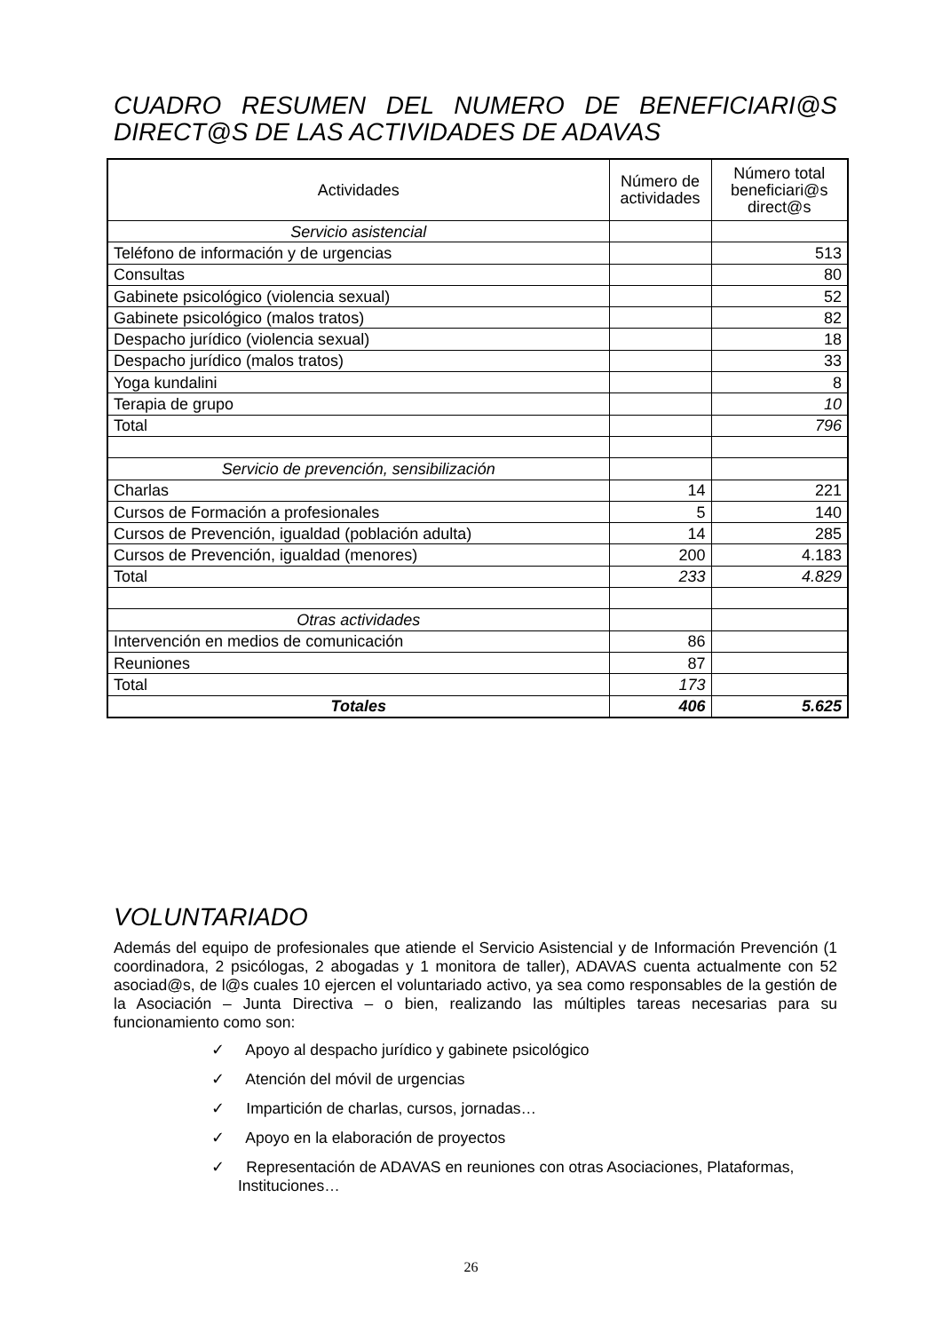CUADRO RESUMEN DEL NUMERO DE BENEFICIARI@S DIRECT@S DE LAS ACTIVIDADES DE ADAVAS
| Actividades | Número de actividades | Número total beneficiari@s direct@s |
| --- | --- | --- |
| Servicio asistencial | | |
| Teléfono de información y de urgencias | | 513 |
| Consultas | | 80 |
| Gabinete psicológico (violencia sexual) | | 52 |
| Gabinete psicológico (malos tratos) | | 82 |
| Despacho jurídico (violencia sexual) | | 18 |
| Despacho jurídico (malos tratos) | | 33 |
| Yoga kundalini | | 8 |
| Terapia de grupo | | 10 |
| Total | | 796 |
| Servicio de prevención, sensibilización | | |
| Charlas | 14 | 221 |
| Cursos de Formación a profesionales | 5 | 140 |
| Cursos de Prevención, igualdad (población adulta) | 14 | 285 |
| Cursos de Prevención, igualdad (menores) | 200 | 4.183 |
| Total | 233 | 4.829 |
| Otras actividades | | |
| Intervención en medios de comunicación | 86 | |
| Reuniones | 87 | |
| Total | 173 | |
| Totales | 406 | 5.625 |
VOLUNTARIADO
Además del equipo de profesionales que atiende el Servicio Asistencial y de Información Prevención (1 coordinadora, 2 psicólogas, 2 abogadas y 1 monitora de taller), ADAVAS cuenta actualmente con 52 asociad@s, de l@s cuales 10 ejercen el voluntariado activo, ya sea como responsables de la gestión de la Asociación – Junta Directiva – o bien, realizando las múltiples tareas necesarias para su funcionamiento como son:
✓ Apoyo al despacho jurídico y gabinete psicológico
✓ Atención del móvil de urgencias
✓ Impartición de charlas, cursos, jornadas…
✓ Apoyo en la elaboración de proyectos
✓ Representación de ADAVAS en reuniones con otras Asociaciones, Plataformas, Instituciones…
26